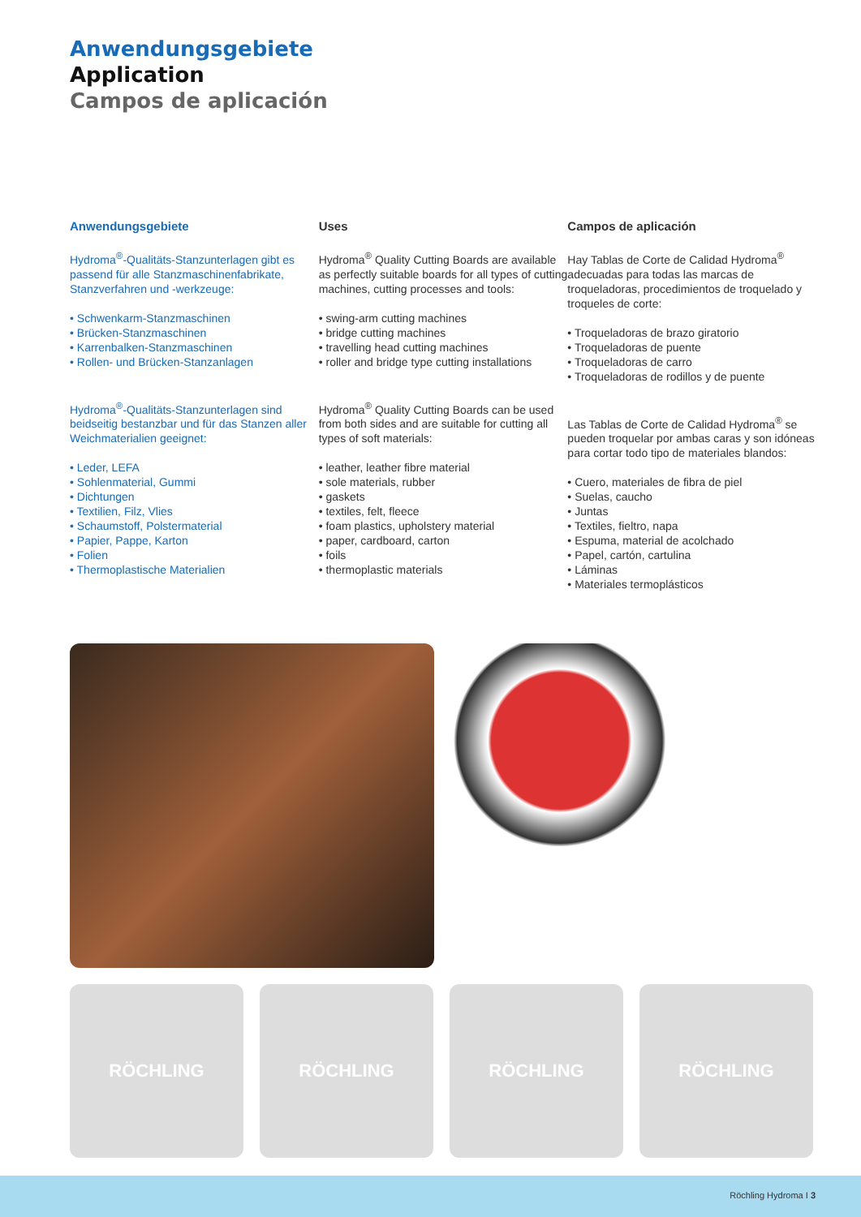Anwendungsgebiete
Application
Campos de aplicación
Anwendungsgebiete
Hydroma<sup>®</sup>-Qualitäts-Stanzunterlagen gibt es passend für alle Stanzmaschinenfabrikate, Stanzverfahren und -werkzeuge:
• Schwenkarm-Stanzmaschinen
• Brücken-Stanzmaschinen
• Karrenbalken-Stanzmaschinen
• Rollen- und Brücken-Stanzanlagen
Hydroma<sup>®</sup>-Qualitäts-Stanzunterlagen sind beidseitig bestanzbar und für das Stanzen aller Weichmaterialien geeignet:
• Leder, LEFA
• Sohlenmaterial, Gummi
• Dichtungen
• Textilien, Filz, Vlies
• Schaumstoff, Polstermaterial
• Papier, Pappe, Karton
• Folien
• Thermoplastische Materialien
Uses
Hydroma<sup>®</sup> Quality Cutting Boards are available as perfectly suitable boards for all types of cutting machines, cutting processes and tools:
• swing-arm cutting machines
• bridge cutting machines
• travelling head cutting machines
• roller and bridge type cutting installations
Hydroma<sup>®</sup> Quality Cutting Boards can be used from both sides and are suitable for cutting all types of soft materials:
• leather, leather fibre material
• sole materials, rubber
• gaskets
• textiles, felt, fleece
• foam plastics, upholstery material
• paper, cardboard, carton
• foils
• thermoplastic materials
Campos de aplicación
Hay Tablas de Corte de Calidad Hydroma<sup>®</sup> adecuadas para todas las marcas de troqueladoras, procedimientos de troquelado y troqueles de corte:
• Troqueladoras de brazo giratorio
• Troqueladoras de puente
• Troqueladoras de carro
• Troqueladoras de rodillos y de puente
Las Tablas de Corte de Calidad Hydroma<sup>®</sup> se pueden troquelar por ambas caras y son idóneas para cortar todo tipo de materiales blandos:
• Cuero, materiales de fibra de piel
• Suelas, caucho
• Juntas
• Textiles, fieltro, napa
• Espuma, material de acolchado
• Papel, cartón, cartulina
• Láminas
• Materiales termoplásticos
RÖCHLING RÖCHLING RÖCHLING RÖCHLING
Röchling Hydroma I 3